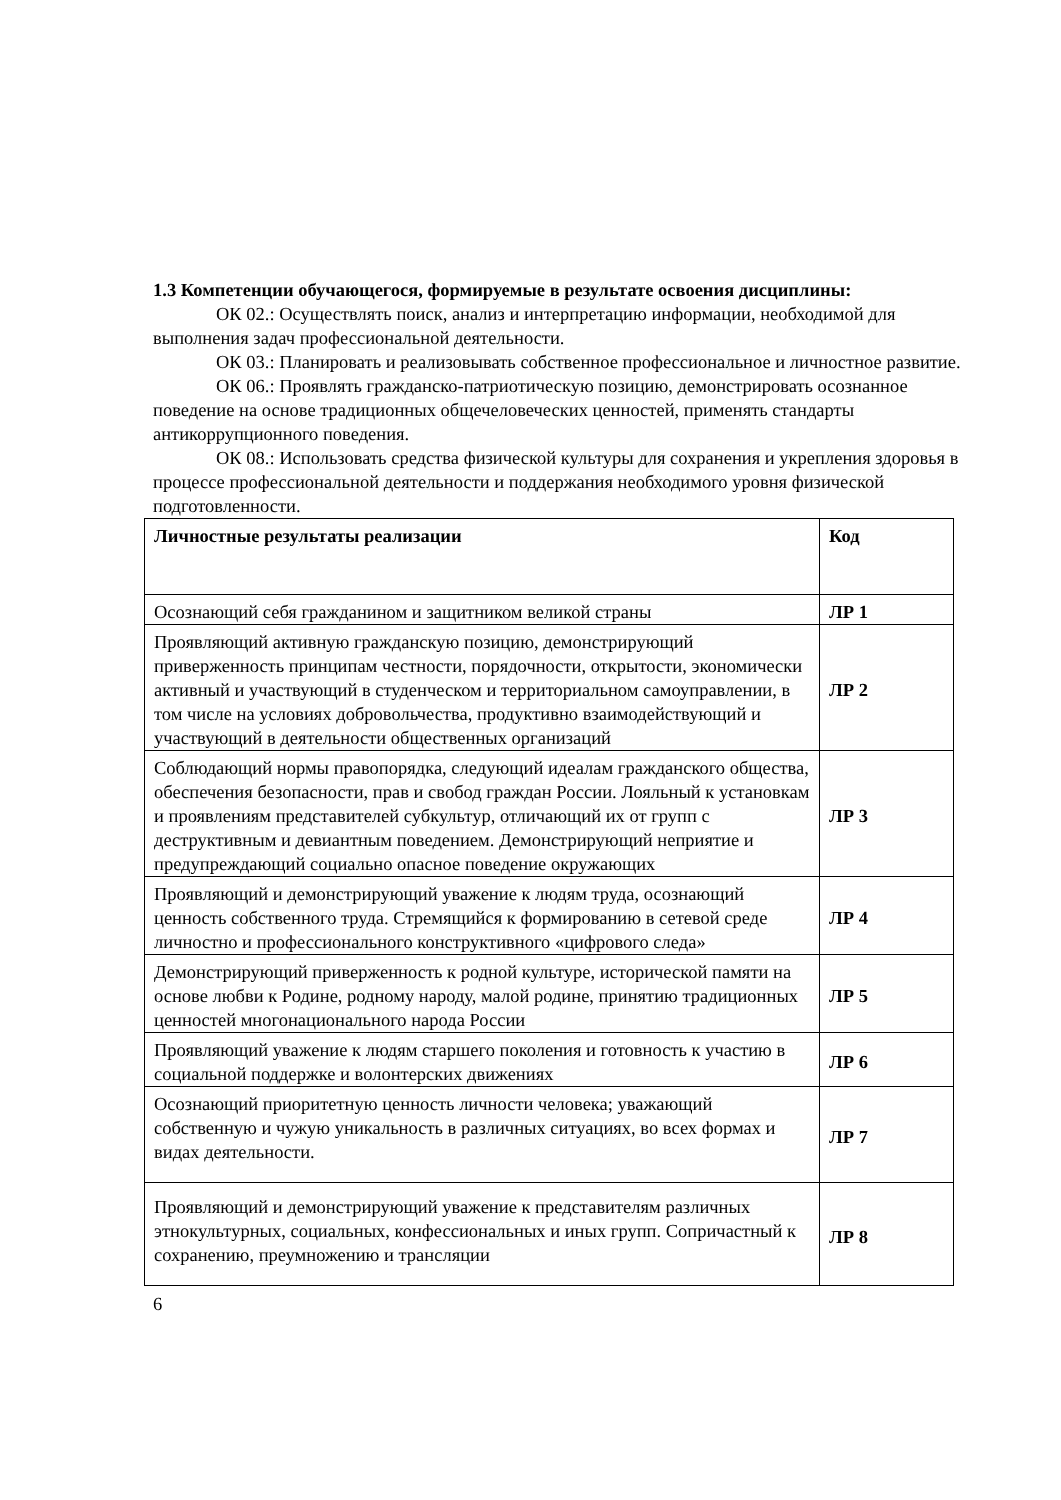1.3 Компетенции обучающегося, формируемые в результате освоения дисциплины:
ОК 02.: Осуществлять поиск, анализ и интерпретацию информации, необходимой для выполнения задач профессиональной деятельности.
ОК 03.: Планировать и реализовывать собственное профессиональное и личностное развитие.
ОК 06.: Проявлять гражданско-патриотическую позицию, демонстрировать осознанное поведение на основе традиционных общечеловеческих ценностей, применять стандарты антикоррупционного поведения.
ОК 08.: Использовать средства физической культуры для сохранения и укрепления здоровья в процессе профессиональной деятельности и поддержания необходимого уровня физической подготовленности.
| Личностные результаты реализации | Код |
| Осознающий себя гражданином и защитником великой страны | ЛР 1 |
| Проявляющий активную гражданскую позицию, демонстрирующий приверженность принципам честности, порядочности, открытости, экономически активный и участвующий в студенческом и территориальном самоуправлении, в том числе на условиях добровольчества, продуктивно взаимодействующий и участвующий в деятельности общественных организаций | ЛР 2 |
| Соблюдающий нормы правопорядка, следующий идеалам гражданского общества, обеспечения безопасности, прав и свобод граждан России. Лояльный к установкам и проявлениям представителей субкультур, отличающий их от групп с деструктивным и девиантным поведением. Демонстрирующий неприятие и предупреждающий социально опасное поведение окружающих | ЛР 3 |
| Проявляющий и демонстрирующий уважение к людям труда, осознающий ценность собственного труда. Стремящийся к формированию в сетевой среде личностно и профессионального конструктивного «цифрового следа» | ЛР 4 |
| Демонстрирующий приверженность к родной культуре, исторической памяти на основе любви к Родине, родному народу, малой родине, принятию традиционных ценностей многонационального народа России | ЛР 5 |
| Проявляющий уважение к людям старшего поколения и готовность к участию в социальной поддержке и волонтерских движениях | ЛР 6 |
| Осознающий приоритетную ценность личности человека; уважающий собственную и чужую уникальность в различных ситуациях, во всех формах и видах деятельности. | ЛР 7 |
| Проявляющий и демонстрирующий уважение к представителям различных этнокультурных, социальных, конфессиональных и иных групп. Сопричастный к сохранению, преумножению и трансляции | ЛР 8 |
6